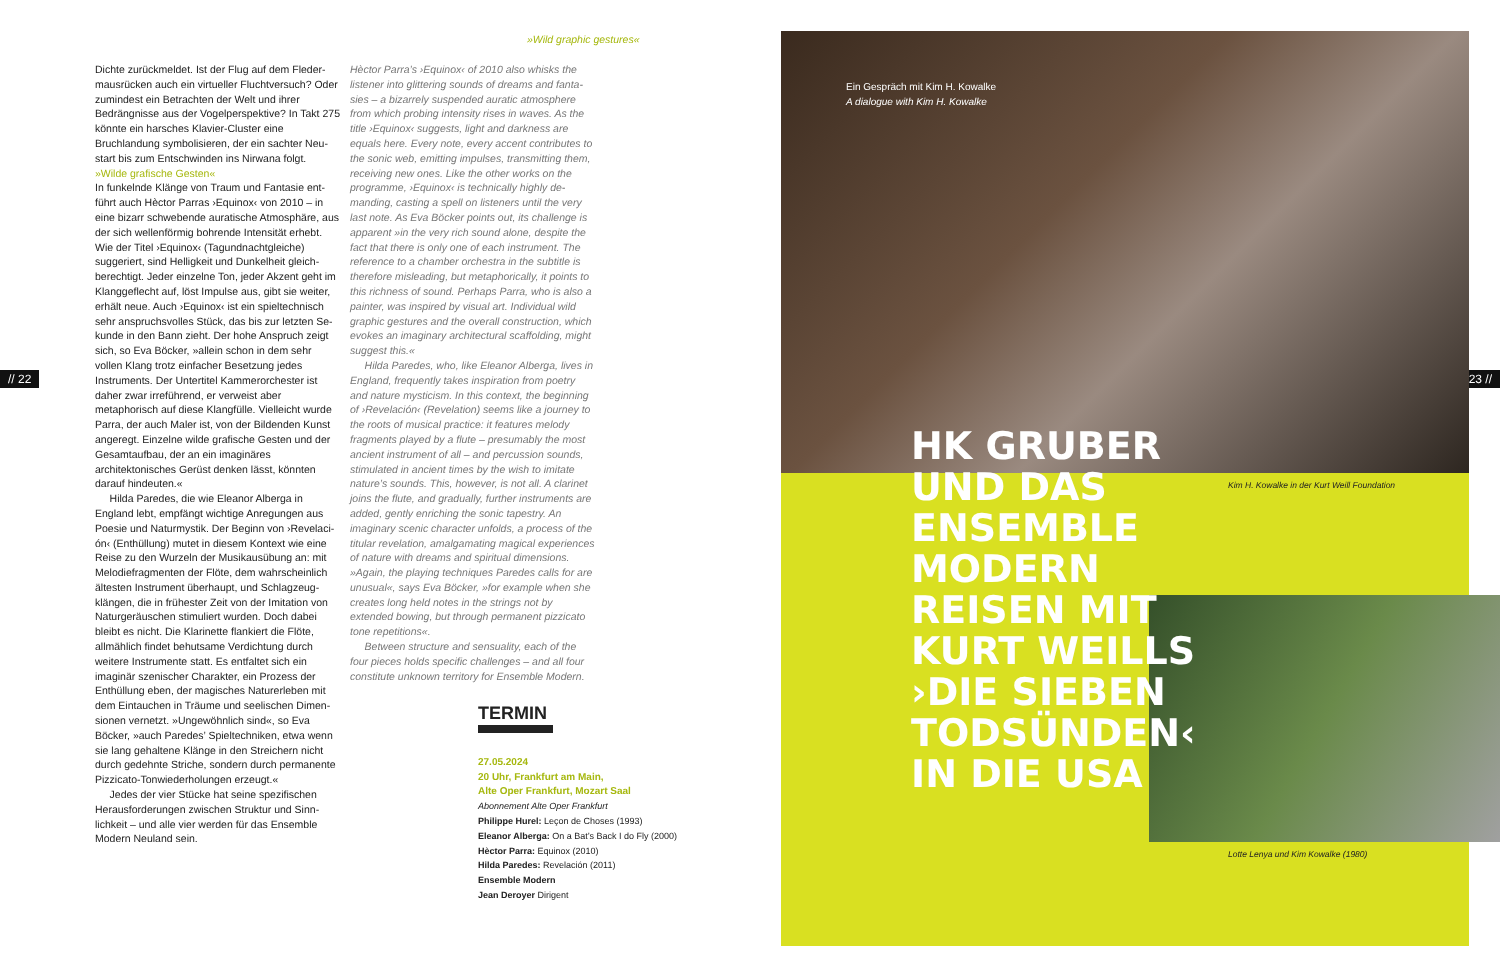»Wild graphic gestures«
Dichte zurückmeldet. Ist der Flug auf dem Fleder­mausrücken auch ein virtueller Fluchtversuch? Oder zumindest ein Betrachten der Welt und ihrer Bedrängnisse aus der Vogelperspektive? In Takt 275 könnte ein harsches Klavier-Cluster eine Bruchlandung symbolisieren, der ein sachter Neu­start bis zum Entschwinden ins Nirwana folgt.
»Wilde grafische Gesten«
In funkelnde Klänge von Traum und Fantasie ent­führt auch Hèctor Parras ›Equinox‹ von 2010 – in eine bizarr schwebende auratische Atmosphäre, aus der sich wellenförmig bohrende Intensität er­hebt. Wie der Titel ›Equinox‹ (Tagundnachtgleiche) suggeriert, sind Helligkeit und Dunkelheit gleich­berechtigt. Jeder einzelne Ton, jeder Akzent geht im Klanggeflecht auf, löst Impulse aus, gibt sie weiter, erhält neue. Auch ›Equinox‹ ist ein spieltechnisch sehr anspruchsvolles Stück, das bis zur letzten Se­kunde in den Bann zieht. Der hohe Anspruch zeigt sich, so Eva Böcker, »allein schon in dem sehr vollen Klang trotz einfacher Besetzung jedes Instruments. Der Untertitel Kammerorchester ist daher zwar irreführend, er verweist aber metaphorisch auf diese Klangfülle. Vielleicht wurde Parra, der auch Maler ist, von der Bildenden Kunst angeregt. Einzel­ne wilde grafische Gesten und der Gesamtaufbau, der an ein imaginäres architektonisches Gerüst denken lässt, könnten darauf hindeuten.«
Hilda Paredes, die wie Eleanor Alberga in England lebt, empfängt wichtige Anregungen aus Poesie und Naturmystik. Der Beginn von ›Revelaci­ón‹ (Enthüllung) mutet in diesem Kontext wie eine Reise zu den Wurzeln der Musikausübung an: mit Melodiefragmenten der Flöte, dem wahrscheinlich ältesten Instrument überhaupt, und Schlagzeug­klängen, die in frühester Zeit von der Imitation von Naturgeräuschen stimuliert wurden. Doch da­bei bleibt es nicht. Die Klarinette flankiert die Flöte, allmählich findet behutsame Verdichtung durch weitere Instrumente statt. Es entfaltet sich ein imaginär szenischer Charakter, ein Prozess der Enthüllung eben, der magisches Naturerleben mit dem Eintauchen in Träume und seelischen Dimen­sionen vernetzt. »Ungewöhnlich sind«, so Eva Böcker, »auch Paredes’ Spieltechniken, etwa wenn sie lang gehaltene Klänge in den Streichern nicht durch gedehnte Striche, sondern durch permanen­te Pizzicato-Tonwiederholungen erzeugt.«
Jedes der vier Stücke hat seine spezifischen Herausforderungen zwischen Struktur und Sinn­lichkeit – und alle vier werden für das Ensemble Modern Neuland sein.
Hèctor Parra’s ›Equinox‹ of 2010 also whisks the listener into glittering sounds of dreams and fanta­sies – a bizarrely suspended auratic atmosphere from which probing intensity rises in waves. As the title ›Equinox‹ suggests, light and darkness are equals here. Every note, every accent contributes to the sonic web, emitting impulses, transmitting them, receiving new ones. Like the other works on the programme, ›Equinox‹ is technically highly de­manding, casting a spell on listeners until the very last note. As Eva Böcker points out, its challenge is apparent »in the very rich sound alone, despite the fact that there is only one of each instrument. The reference to a chamber orchestra in the subtitle is therefore misleading, but metaphorically, it points to this richness of sound. Perhaps Parra, who is also a painter, was inspired by visual art. Individual wild graphic gestures and the overall construction, which evokes an imaginary architectural scaffold­ing, might suggest this.«
Hilda Paredes, who, like Eleanor Alberga, lives in England, frequently takes inspiration from po­etry and nature mysticism. In this context, the beginning of ›Revelación‹ (Revelation) seems like a journey to the roots of musical practice: it features melody fragments played by a flute – presumably the most ancient instrument of all – and percus­sion sounds, stimulated in ancient times by the wish to imitate nature’s sounds. This, however, is not all. A clarinet joins the flute, and gradually, further instruments are added, gently enriching the sonic tapestry. An imaginary scenic character unfolds, a process of the titular revelation, amal­gamating magical experiences of nature with dreams and spiritual dimensions. »Again, the play­ing techniques Paredes calls for are unusual«, says Eva Böcker, »for example when she creates long held notes in the strings not by extended bowing, but through permanent pizzicato tone repetitions«.
Between structure and sensuality, each of the four pieces holds specific challenges – and all four constitute unknown territory for Ensemble Modern.
TERMIN
27.05.2024
20 Uhr, Frankfurt am Main,
Alte Oper Frankfurt, Mozart Saal
Abonnement Alte Oper Frankfurt
Philippe Hurel: Leçon de Choses (1993)
Eleanor Alberga: On a Bat’s Back I do Fly (2000)
Hèctor Parra: Equinox (2010)
Hilda Paredes: Revelación (2011)
Ensemble Modern
Jean Deroyer Dirigent
// 22
23 //
Ein Gespräch mit Kim H. Kowalke
A dialogue with Kim H. Kowalke
HK GRUBER
UND DAS
ENSEMBLE
MODERN
REISEN MIT
KURT WEILLS
›DIE SIEBEN
TODSÜNDEN‹
IN DIE USA
Kim H. Kowalke in der Kurt Weill Foundation
Lotte Lenya und Kim Kowalke (1980)